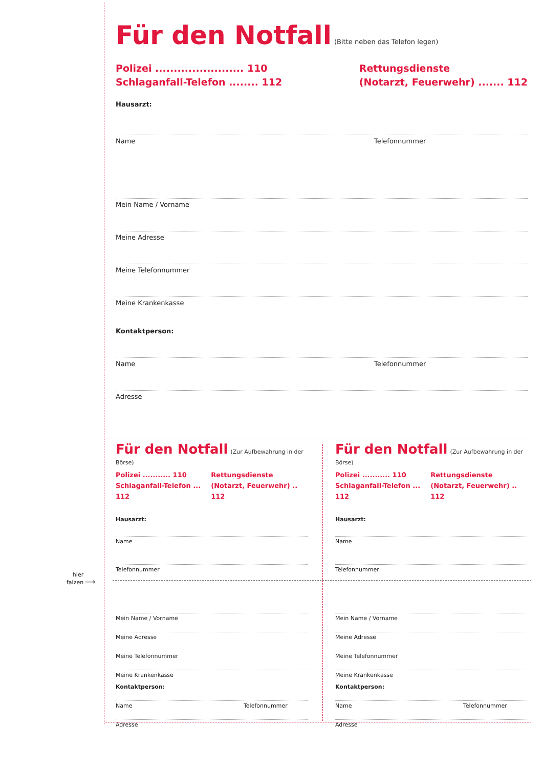Für den Notfall
(Bitte neben das Telefon legen)
Polizei ........................ 110
Schlaganfall-Telefon ........ 112
Rettungsdienste
(Notarzt, Feuerwehr) ....... 112
Hausarzt:
Name Telefonnummer
Mein Name / Vorname
Meine Adresse
Meine Telefonnummer
Meine Krankenkasse
Kontaktperson:
Name Telefonnummer
Adresse
Für den Notfall
(Zur Aufbewahrung in der Börse)
Polizei ........... 110
Schlaganfall-Telefon ... 112
Rettungsdienste
(Notarzt, Feuerwehr) .. 112
Hausarzt:
Name
Telefonnummer
Mein Name / Vorname
Meine Adresse
Meine Telefonnummer
Meine Krankenkasse
Kontaktperson:
Name Telefonnummer
Adresse
Für den Notfall
(Zur Aufbewahrung in der Börse)
Polizei ........... 110
Schlaganfall-Telefon ... 112
Rettungsdienste
(Notarzt, Feuerwehr) .. 112
Hausarzt:
Name
Telefonnummer
Mein Name / Vorname
Meine Adresse
Meine Telefonnummer
Meine Krankenkasse
Kontaktperson:
Name Telefonnummer
Adresse
hier
falzen
⟶